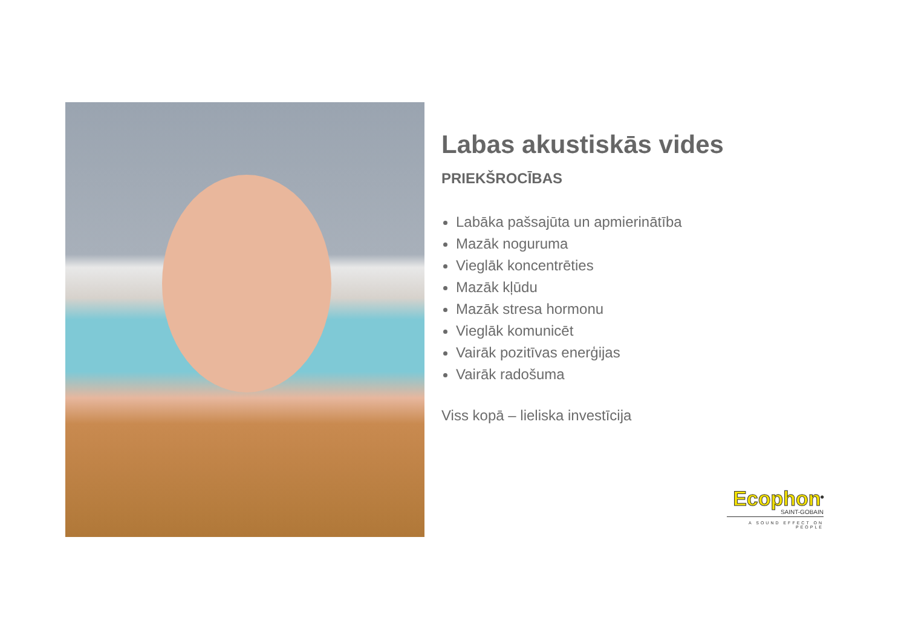Labas akustiskās vides
PRIEKŠROCĪBAS
Labāka pašsajūta un apmierinātība
Mazāk noguruma
Vieglāk koncentrēties
Mazāk kļūdu
Mazāk stresa hormonu
Vieglāk komunicēt
Vairāk pozitīvas enerģijas
Vairāk radošuma
Viss kopā – lieliska investīcija
Ecophon<sup>®</sup>
SAINT-GOBAIN
A SOUND EFFECT ON PEOPLE